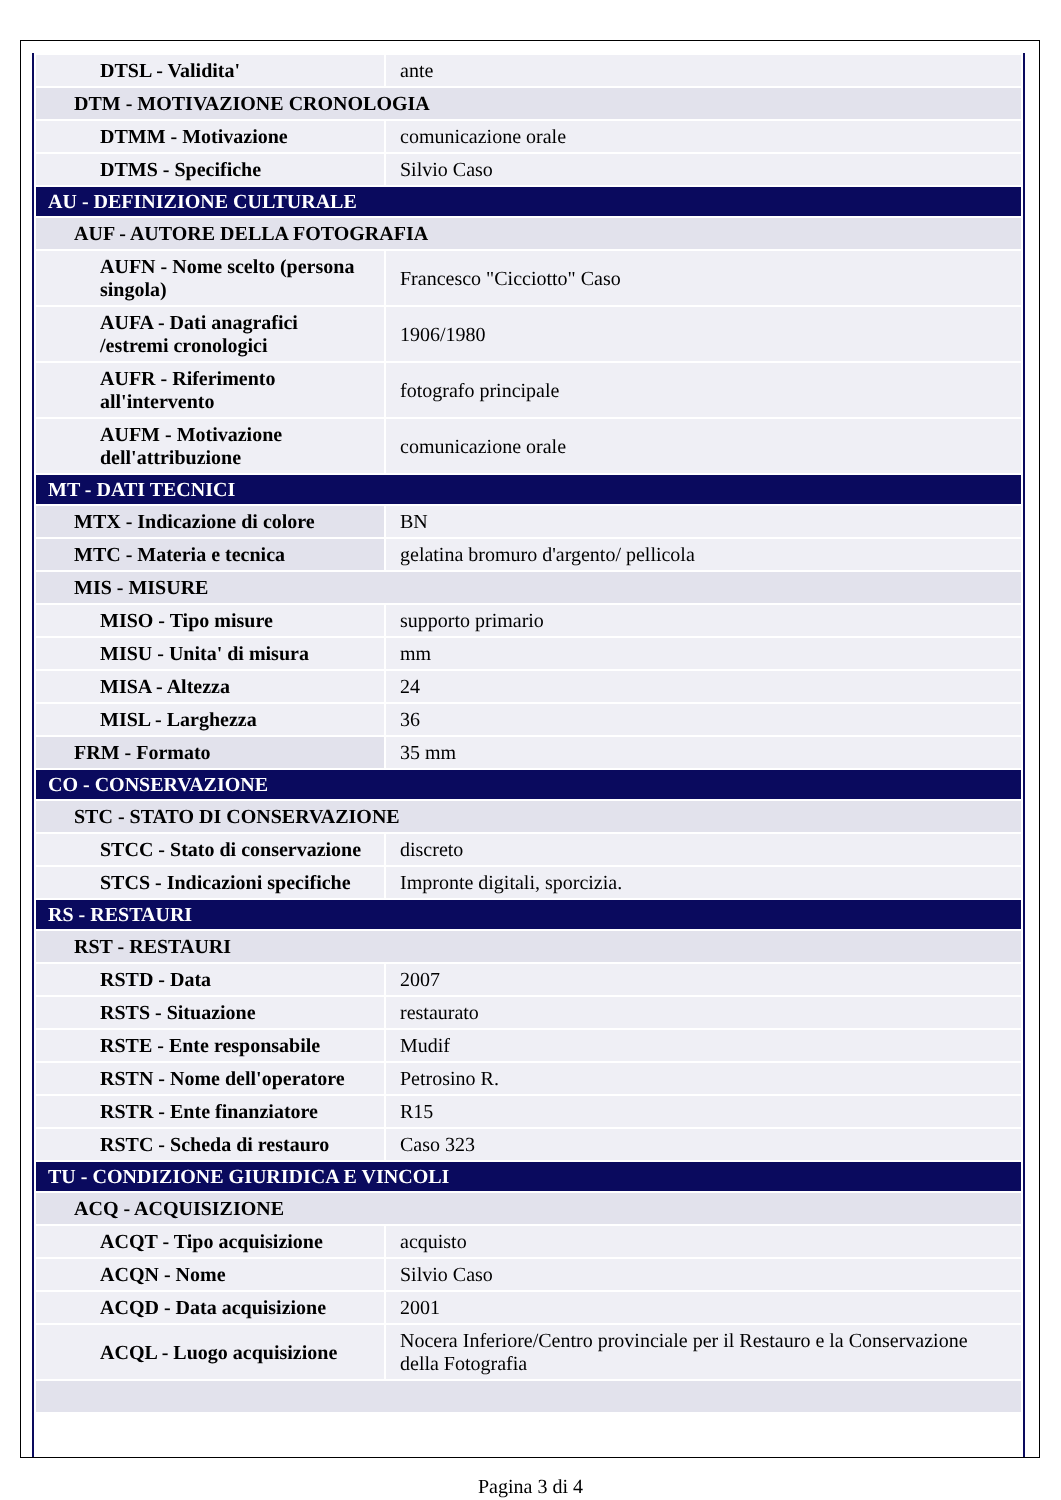| DTSL - Validita' | ante |
| DTM - MOTIVAZIONE CRONOLOGIA | |
| DTMM - Motivazione | comunicazione orale |
| DTMS - Specifiche | Silvio Caso |
| AU - DEFINIZIONE CULTURALE | |
| AUF - AUTORE DELLA FOTOGRAFIA | |
| AUFN - Nome scelto (persona singola) | Francesco "Cicciotto" Caso |
| AUFA - Dati anagrafici /estremi cronologici | 1906/1980 |
| AUFR - Riferimento all'intervento | fotografo principale |
| AUFM - Motivazione dell'attribuzione | comunicazione orale |
| MT - DATI TECNICI | |
| MTX - Indicazione di colore | BN |
| MTC - Materia e tecnica | gelatina bromuro d'argento/ pellicola |
| MIS - MISURE | |
| MISO - Tipo misure | supporto primario |
| MISU - Unita' di misura | mm |
| MISA - Altezza | 24 |
| MISL - Larghezza | 36 |
| FRM - Formato | 35 mm |
| CO - CONSERVAZIONE | |
| STC - STATO DI CONSERVAZIONE | |
| STCC - Stato di conservazione | discreto |
| STCS - Indicazioni specifiche | Impronte digitali, sporcizia. |
| RS - RESTAURI | |
| RST - RESTAURI | |
| RSTD - Data | 2007 |
| RSTS - Situazione | restaurato |
| RSTE - Ente responsabile | Mudif |
| RSTN - Nome dell'operatore | Petrosino R. |
| RSTR - Ente finanziatore | R15 |
| RSTC - Scheda di restauro | Caso 323 |
| TU - CONDIZIONE GIURIDICA E VINCOLI | |
| ACQ - ACQUISIZIONE | |
| ACQT - Tipo acquisizione | acquisto |
| ACQN - Nome | Silvio Caso |
| ACQD - Data acquisizione | 2001 |
| ACQL - Luogo acquisizione | Nocera Inferiore/Centro provinciale per il Restauro e la Conservazione della Fotografia |
Pagina 3 di 4